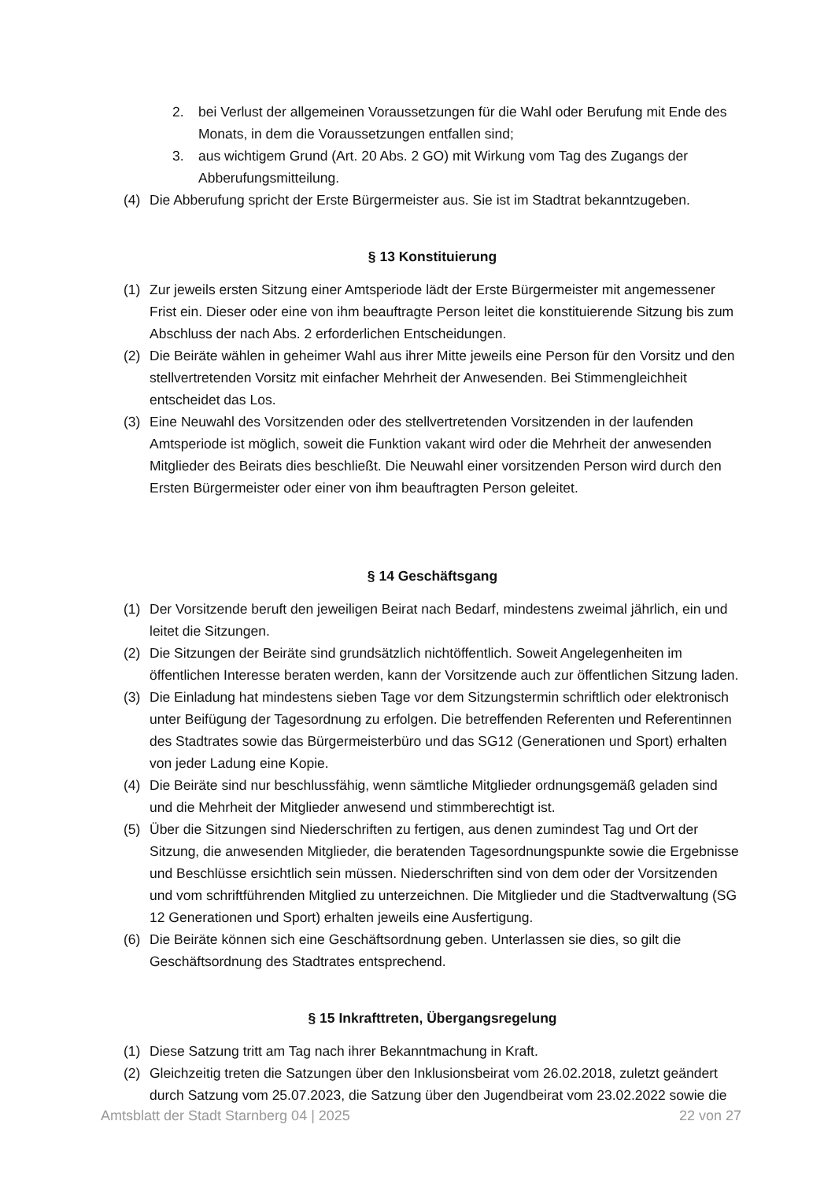2. bei Verlust der allgemeinen Voraussetzungen für die Wahl oder Berufung mit Ende des Monats, in dem die Voraussetzungen entfallen sind;
3. aus wichtigem Grund (Art. 20 Abs. 2 GO) mit Wirkung vom Tag des Zugangs der Abberufungsmitteilung.
(4) Die Abberufung spricht der Erste Bürgermeister aus. Sie ist im Stadtrat bekanntzugeben.
§ 13 Konstituierung
(1) Zur jeweils ersten Sitzung einer Amtsperiode lädt der Erste Bürgermeister mit angemessener Frist ein. Dieser oder eine von ihm beauftragte Person leitet die konstituierende Sitzung bis zum Abschluss der nach Abs. 2 erforderlichen Entscheidungen.
(2) Die Beiräte wählen in geheimer Wahl aus ihrer Mitte jeweils eine Person für den Vorsitz und den stellvertretenden Vorsitz mit einfacher Mehrheit der Anwesenden. Bei Stimmengleichheit entscheidet das Los.
(3) Eine Neuwahl des Vorsitzenden oder des stellvertretenden Vorsitzenden in der laufenden Amtsperiode ist möglich, soweit die Funktion vakant wird oder die Mehrheit der anwesenden Mitglieder des Beirats dies beschließt. Die Neuwahl einer vorsitzenden Person wird durch den Ersten Bürgermeister oder einer von ihm beauftragten Person geleitet.
§ 14 Geschäftsgang
(1) Der Vorsitzende beruft den jeweiligen Beirat nach Bedarf, mindestens zweimal jährlich, ein und leitet die Sitzungen.
(2) Die Sitzungen der Beiräte sind grundsätzlich nichtöffentlich. Soweit Angelegenheiten im öffentlichen Interesse beraten werden, kann der Vorsitzende auch zur öffentlichen Sitzung laden.
(3) Die Einladung hat mindestens sieben Tage vor dem Sitzungstermin schriftlich oder elektronisch unter Beifügung der Tagesordnung zu erfolgen. Die betreffenden Referenten und Referentinnen des Stadtrates sowie das Bürgermeisterbüro und das SG12 (Generationen und Sport) erhalten von jeder Ladung eine Kopie.
(4) Die Beiräte sind nur beschlussfähig, wenn sämtliche Mitglieder ordnungsgemäß geladen sind und die Mehrheit der Mitglieder anwesend und stimmberechtigt ist.
(5) Über die Sitzungen sind Niederschriften zu fertigen, aus denen zumindest Tag und Ort der Sitzung, die anwesenden Mitglieder, die beratenden Tagesordnungspunkte sowie die Ergebnisse und Beschlüsse ersichtlich sein müssen. Niederschriften sind von dem oder der Vorsitzenden und vom schriftführenden Mitglied zu unterzeichnen. Die Mitglieder und die Stadtverwaltung (SG 12 Generationen und Sport) erhalten jeweils eine Ausfertigung.
(6) Die Beiräte können sich eine Geschäftsordnung geben. Unterlassen sie dies, so gilt die Geschäftsordnung des Stadtrates entsprechend.
§ 15 Inkrafttreten, Übergangsregelung
(1) Diese Satzung tritt am Tag nach ihrer Bekanntmachung in Kraft.
(2) Gleichzeitig treten die Satzungen über den Inklusionsbeirat vom 26.02.2018, zuletzt geändert durch Satzung vom 25.07.2023, die Satzung über den Jugendbeirat vom 23.02.2022 sowie die
Amtsblatt der Stadt Starnberg 04 | 2025 22 von 27